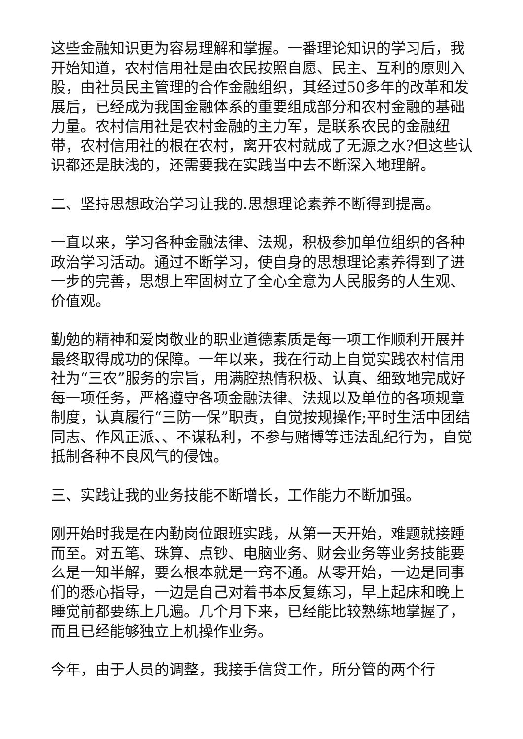这些金融知识更为容易理解和掌握。一番理论知识的学习后，我开始知道，农村信用社是由农民按照自愿、民主、互利的原则入股，由社员民主管理的合作金融组织，其经过50多年的改革和发展后，已经成为我国金融体系的重要组成部分和农村金融的基础力量。农村信用社是农村金融的主力军，是联系农民的金融纽带，农村信用社的根在农村，离开农村就成了无源之水?但这些认识都还是肤浅的，还需要我在实践当中去不断深入地理解。
二、坚持思想政治学习让我的.思想理论素养不断得到提高。
一直以来，学习各种金融法律、法规，积极参加单位组织的各种政治学习活动。通过不断学习，使自身的思想理论素养得到了进一步的完善，思想上牢固树立了全心全意为人民服务的人生观、价值观。
勤勉的精神和爱岗敬业的职业道德素质是每一项工作顺利开展并最终取得成功的保障。一年以来，我在行动上自觉实践农村信用社为“三农”服务的宗旨，用满腔热情积极、认真、细致地完成好每一项任务，严格遵守各项金融法律、法规以及单位的各项规章制度，认真履行“三防一保”职责，自觉按规操作;平时生活中团结同志、作风正派、、不谋私利，不参与赌博等违法乱纪行为，自觉抵制各种不良风气的侵蚀。
三、实践让我的业务技能不断增长，工作能力不断加强。
刚开始时我是在内勤岗位跟班实践，从第一天开始，难题就接踵而至。对五笔、珠算、点钞、电脑业务、财会业务等业务技能要么是一知半解，要么根本就是一窍不通。从零开始，一边是同事们的悉心指导，一边是自己对着书本反复练习，早上起床和晚上睡觉前都要练上几遍。几个月下来，已经能比较熟练地掌握了，而且已经能够独立上机操作业务。
今年，由于人员的调整，我接手信贷工作，所分管的两个行